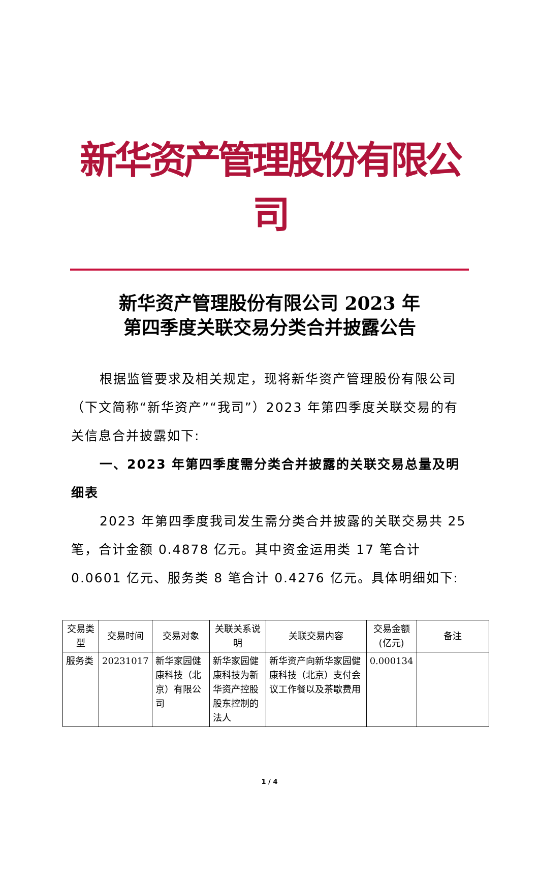新华资产管理股份有限公司
新华资产管理股份有限公司 2023 年
第四季度关联交易分类合并披露公告
根据监管要求及相关规定，现将新华资产管理股份有限公司（下文简称“新华资产”“我司”）2023 年第四季度关联交易的有关信息合并披露如下:
一、2023 年第四季度需分类合并披露的关联交易总量及明细表
2023 年第四季度我司发生需分类合并披露的关联交易共 25 笔，合计金额 0.4878 亿元。其中资金运用类 17 笔合计 0.0601 亿元、服务类 8 笔合计 0.4276 亿元。具体明细如下:
| 交易类型 | 交易时间 | 交易对象 | 关联关系说明 | 关联交易内容 | 交易金额(亿元) | 备注 |
| --- | --- | --- | --- | --- | --- | --- |
| 服务类 | 20231017 | 新华家园健康科技（北京）有限公司 | 新华家园健康科技为新华资产控股股东控制的法人 | 新华资产向新华家园健康科技（北京）支付会议工作餐以及茶歇费用 | 0.000134 | |
1 / 4